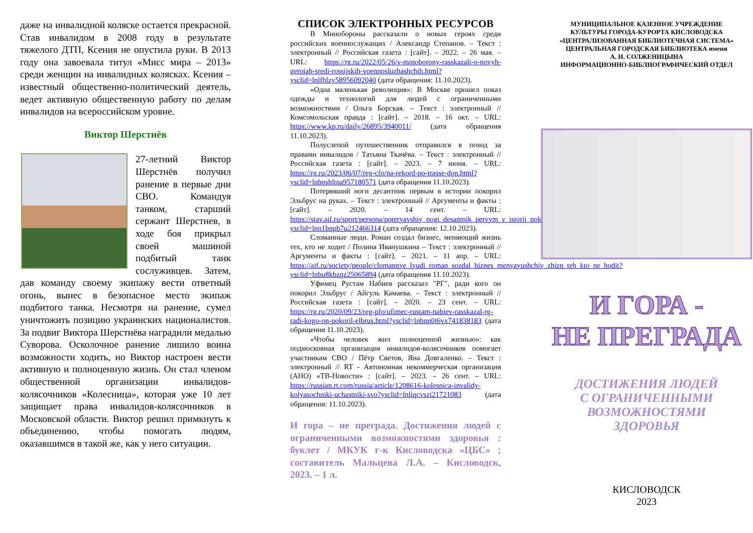даже на инвалидной коляске остается прекрасной. Став инвалидом в 2008 году в результате тяжелого ДТП, Ксения не опустила руки. В 2013 году она завоевала титул «Мисс мира – 2013» среди женщин на инвалидных колясках. Ксения – известный общественно-политический деятель, ведет активную общественную работу по делам инвалидов на всероссийском уровне.
Виктор Шерстнёв
27-летний Виктор Шерстнёв получил ранение в первые дни СВО. Командуя танком, старший сержант Шерстнев, в ходе боя прикрыл своей машиной подбитый танк сослуживцев. Затем, дав команду своему экипажу вести ответный огонь, вынес в безопасное место экипаж подбитого танка. Несмотря на ранение, сумел уничтожить позицию украинских националистов. За подвиг Виктора Шерстнёва наградили медалью Суворова. Осколочное ранение лишило воина возможности ходить, но Виктор настроен вести активную и полноценную жизнь. Он стал членом общественной организации инвалидов-колясочников «Колесница», которая уже 10 лет защищает права инвалидов-колясочников в Московской области. Виктор решил примкнуть к объединению, чтобы помогать людям, оказавшимся в такой же, как у него ситуации.
СПИСОК ЭЛЕКТРОННЫХ РЕСУРСОВ
В Минобороны рассказали о новых героях среди российских военнослужащих / Александр Степанов. – Текст : электронный // Российская газета : [сайт]. – 2022. – 26 мая. – URL: https://rg.ru/2022/05/26/v-minoborony-rasskazali-o-novyh-geroiah-sredi-rossijskih-voennosluzhashchih.html?ysclid=lnlfhlzy58956092040 (дата обращения: 11.10.2023).
«Одна маленькая революция»: В Москве прошел показ одежды и технологий для людей с ограниченными возможностями / Ольга Борская. – Текст : электронный // Комсомольская правда : [сайт]. – 2018. – 16 окт. – URL: https://www.kp.ru/daily/26895/3940011/ (дата обращения 11.10.2023).
Полуслепой путешественник отправился в поход за правами инвалидов / Татьяна Ткачёва. – Текст : электронный // Российская газета : [сайт]. – 2023. – 7 июня. – URL: https://rg.ru/2023/06/07/reg-cfo/na-rekord-po-trasse-don.html?ysclid=lnbnshltna957180571 (дата обращения 11.10.2023).
Потерявший ноги десантник первым в истории покорил Эльбрус на руках. – Текст : электронный // Аргументы и факты : [сайт]. – 2020. – 14 сент. – URL: https://stav.aif.ru/sport/persona/poteryavshiy_nogi_desantnik_pervym_v_istorii_pokoril_elbrus_na_rukah?ysclid=lnn1bnpb7u212466314 (дата обращения: 12.10.2023).
Сломанные люди. Роман создал бизнес, меняющий жизнь тех, кто не ходит / Полина Иванушкина – Текст : электронный // Аргументы и факты : [сайт]. – 2021. – 11 апр. – URL: https://aif.ru/society/people/clomannye_lyudi_roman_sozdal_biznes_menyayushchiy_zhizn_teh_kto_ne_hodit?ysclid=lnbu8kbzqz25065894 (дата обращения 11.10.2023).
Уфимец Рустам Набиев рассказал "РГ", ради кого он покорил Эльбрус / Айгуль Камаева. – Текст : электронный // Российская газета : [сайт]. – 2020. – 23 сент. – URL: https://rg.ru/2020/09/23/reg-pfo/ufimec-rustam-nabiev-rasskazal-rg-radi-kogo-on-pokoril-elbrus.html?ysclid=lnbnn0t6vx741838183 (дата обращения 11.10.2023).
«Чтобы человек жил полноценной жизнью»: как подмосковная организация инвалидов-колясочников помогает участникам СВО / Пётр Светов, Яна Довгаленко. – Текст : электронный // RT - Автономная некоммерческая организация (АНО) «ТВ-Новости» : [сайт]. – 2023. – 26 сент. – URL: https://russian.rt.com/russia/article/1208616-kolesnica-invalidy-kolyasochniki-uchastniki-svo?ysclid=lnliqcvszi21721083 (дата обращения: 11.10.2023).
И гора – не преграда. Достижения людей с ограниченными возможностями здоровья : буклет / МКУК г-к Кисловодска «ЦБС» ; составитель Мальцева Л.А. – Кисловодск, 2023. – 1 л.
МУНИЦИПАЛЬНОЕ КАЗЕННОЕ УЧРЕЖДЕНИЕ
КУЛЬТУРЫ ГОРОДА-КУРОРТА КИСЛОВОДСКА
«ЦЕНТРАЛИЗОВАННАЯ БИБЛИОТЕЧНАЯ СИСТЕМА»
ЦЕНТРАЛЬНАЯ ГОРОДСКАЯ БИБЛИОТЕКА имени
А. И. СОЛЖЕНИЦЫНА
ИНФОРМАЦИОННО-БИБЛИОГРАФИЧЕСКИЙ ОТДЕЛ
И ГОРА -
НЕ ПРЕГРАДА
ДОСТИЖЕНИЯ ЛЮДЕЙ
С ОГРАНИЧЕННЫМИ
ВОЗМОЖНОСТЯМИ
ЗДОРОВЬЯ
КИСЛОВОДСК
2023